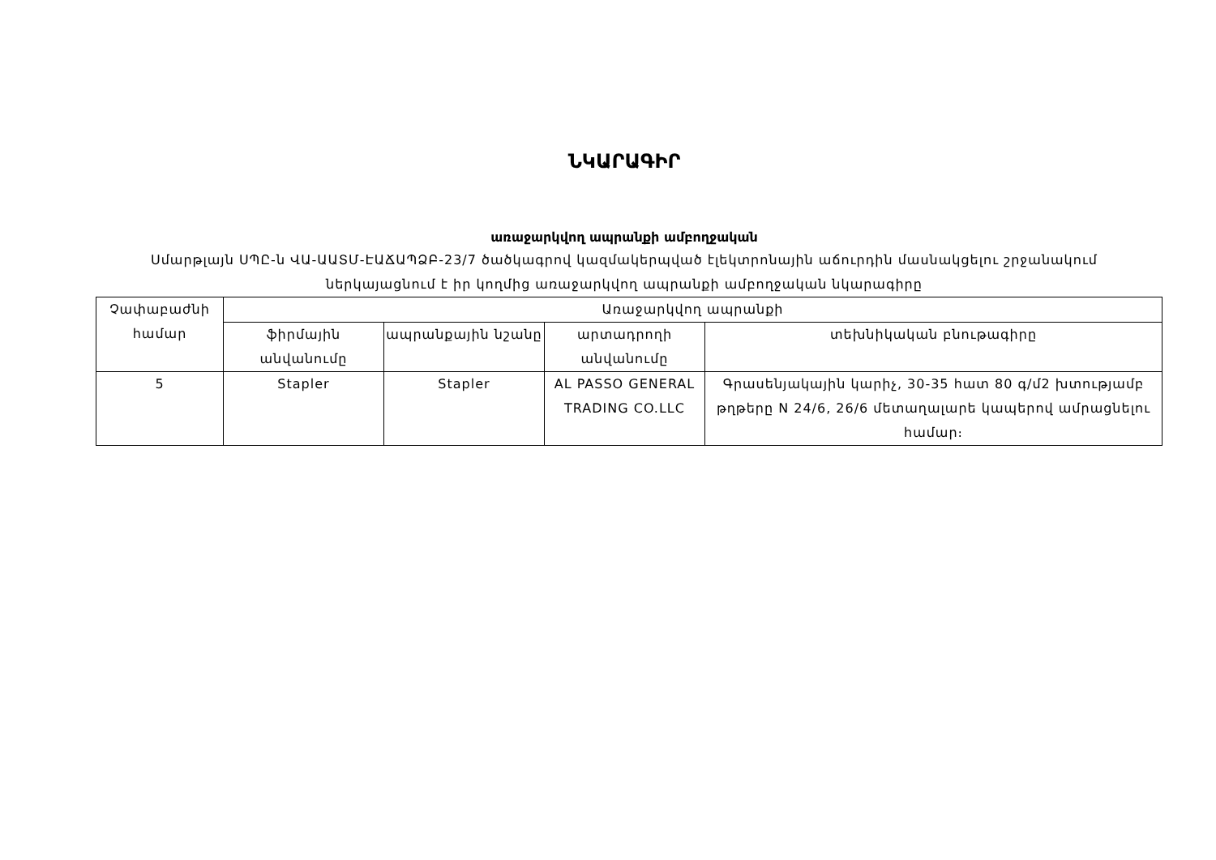ՆԿԱՐԱԳԻՐ
առաջարկվող ապրանքի ամբողջական
Սմարթլայն ՍՊԸ-ն ՎԱ-ԱԱՏՄ-ԷԱՃԱՊՁԲ-23/7 ծածկագրով կազմակերպված էլեկտրոնային աճուրդին մասնակցելու շրջանակում
ներկայացնում է իր կողմից առաջարկվող ապրանքի ամբողջական նկարագիրը
| Չափաբաժնի համար | Առաջարկվող ապրանքի | | | |
| --- | --- | --- | --- | --- |
| | ֆիրմային անվանումը | ապրանքային նշանը | արտադրողի անվանումը | տեխնիկական բնութագիրը |
| 5 | Stapler | Stapler | AL PASSO GENERAL TRADING CO.LLC | Գրասենյակային կարիչ, 30-35 հատ 80 գ/մ2 խտությամբ թղթերը N 24/6, 26/6 մետաղալարե կապերով ամրացնելու համար։ |